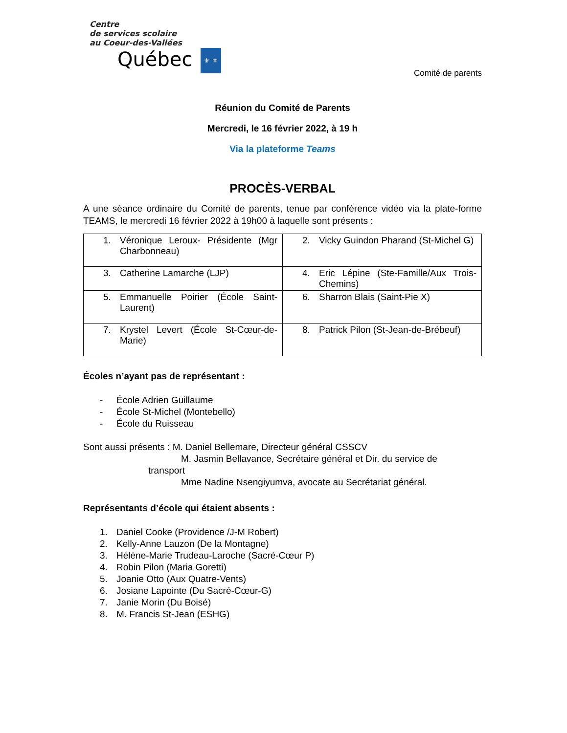Centre
de services scolaire
au Coeur-des-Vallées
Québec ⚜ ⚜
Comité de parents
Réunion du Comité de Parents
Mercredi, le 16 février 2022, à 19 h
Via la plateforme Teams
PROCÈS-VERBAL
A une séance ordinaire du Comité de parents, tenue par conférence vidéo via la plate-forme TEAMS, le mercredi 16 février 2022 à 19h00 à laquelle sont présents :
| 1. Véronique Leroux- Présidente (Mgr Charbonneau) | 2. Vicky Guindon Pharand (St-Michel G) |
| 3. Catherine Lamarche (LJP) | 4. Eric Lépine (Ste-Famille/Aux Trois-Chemins) |
| 5. Emmanuelle Poirier (École Saint-Laurent) | 6. Sharron Blais (Saint-Pie X) |
| 7. Krystel Levert (École St-Cœur-de-Marie) | 8. Patrick Pilon (St-Jean-de-Brébeuf) |
Écoles n’ayant pas de représentant :
- École Adrien Guillaume
- École St-Michel (Montebello)
- École du Ruisseau
Sont aussi présents : M. Daniel Bellemare, Directeur général CSSCV
M. Jasmin Bellavance, Secrétaire général et Dir. du service de
transport
Mme Nadine Nsengiyumva, avocate au Secrétariat général.
Représentants d’école qui étaient absents :
1. Daniel Cooke (Providence /J-M Robert)
2. Kelly-Anne Lauzon (De la Montagne)
3. Hélène-Marie Trudeau-Laroche (Sacré-Cœur P)
4. Robin Pilon (Maria Goretti)
5. Joanie Otto (Aux Quatre-Vents)
6. Josiane Lapointe (Du Sacré-Cœur-G)
7. Janie Morin (Du Boisé)
8. M. Francis St-Jean (ESHG)